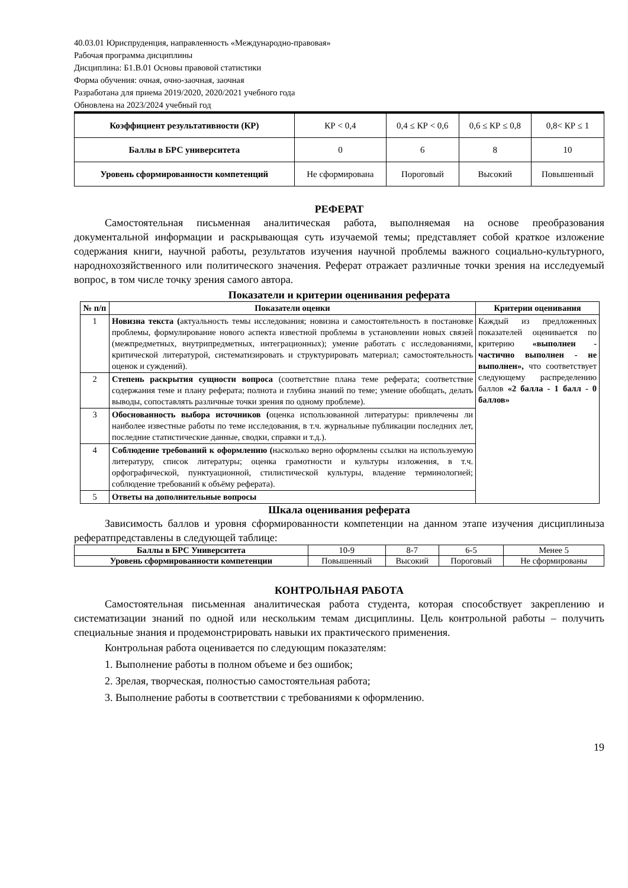40.03.01 Юриспруденция, направленность «Международно-правовая»
Рабочая программа дисциплины
Дисциплина: Б1.В.01 Основы правовой статистики
Форма обучения: очная, очно-заочная, заочная
Разработана для приема 2019/2020, 2020/2021 учебного года
Обновлена на 2023/2024 учебный год
| Коэффициент результативности (КР) | КР < 0,4 | 0,4 ≤ КР < 0,6 | 0,6 ≤ КР ≤ 0,8 | 0,8< КР ≤ 1 |
| Баллы в БРС университета | 0 | 6 | 8 | 10 |
| Уровень сформированности компетенций | Не сформирована | Пороговый | Высокий | Повышенный |
РЕФЕРАТ
Самостоятельная письменная аналитическая работа, выполняемая на основе преобразования документальной информации и раскрывающая суть изучаемой темы; представляет собой краткое изложение содержания книги, научной работы, результатов изучения научной проблемы важного социально-культурного, народнохозяйственного или политического значения. Реферат отражает различные точки зрения на исследуемый вопрос, в том числе точку зрения самого автора.
Показатели и критерии оценивания реферата
| № п/п | Показатели оценки | Критерии оценивания |
| --- | --- | --- |
| 1 | Новизна текста ( актуальность темы исследования; новизна и самостоятельность в постановке проблемы, формулирование нового аспекта известной проблемы в установлении новых связей (межпредметных, внутрипредметных, интеграционных); умение работать с исследованиями, критической литературой, систематизировать и структурировать материал; самостоятельность оценок и суждений). | Каждый из предложенных показателей оценивается по критерию «выполнен - частично выполнен - не выполнен», что соответствует следующему распределению баллов «2 балла - 1 балл - 0 баллов» |
| 2 | Степень раскрытия сущности вопроса (соответствие плана теме реферата; соответствие содержания теме и плану реферата; полнота и глубина знаний по теме; умение обобщать, делать выводы, сопоставлять различные точки зрения по одному проблеме). | |
| 3 | Обоснованность выбора источников ( оценка использованной литературы: привлечены ли наиболее известные работы по теме исследования, в т.ч. журнальные публикации последних лет, последние статистические данные, сводки, справки и т.д.). | |
| 4 | Соблюдение требований к оформлению ( насколько верно оформлены ссылки на используемую литературу, список литературы; оценка грамотности и культуры изложения, в т.ч. орфографической, пунктуационной, стилистической культуры, владение терминологией; соблюдение требований к объёму реферата). | |
| 5 | Ответы на дополнительные вопросы | |
Шкала оценивания реферата
Зависимость баллов и уровня сформированности компетенции на данном этапе изучения дисциплиныза рефератпредставлены в следующей таблице:
| Баллы в БРС Университета | 10-9 | 8-7 | 6-5 | Менее 5 |
| Уровень сформированности компетенции | Повышенный | Высокий | Пороговый | Не сформированы |
КОНТРОЛЬНАЯ РАБОТА
Самостоятельная письменная аналитическая работа студента, которая способствует закреплению и систематизации знаний по одной или нескольким темам дисциплины. Цель контрольной работы – получить специальные знания и продемонстрировать навыки их практического применения.
Контрольная работа оценивается по следующим показателям:
1. Выполнение работы в полном объеме и без ошибок;
2. Зрелая, творческая, полностью самостоятельная работа;
3. Выполнение работы в соответствии с требованиями к оформлению.
19